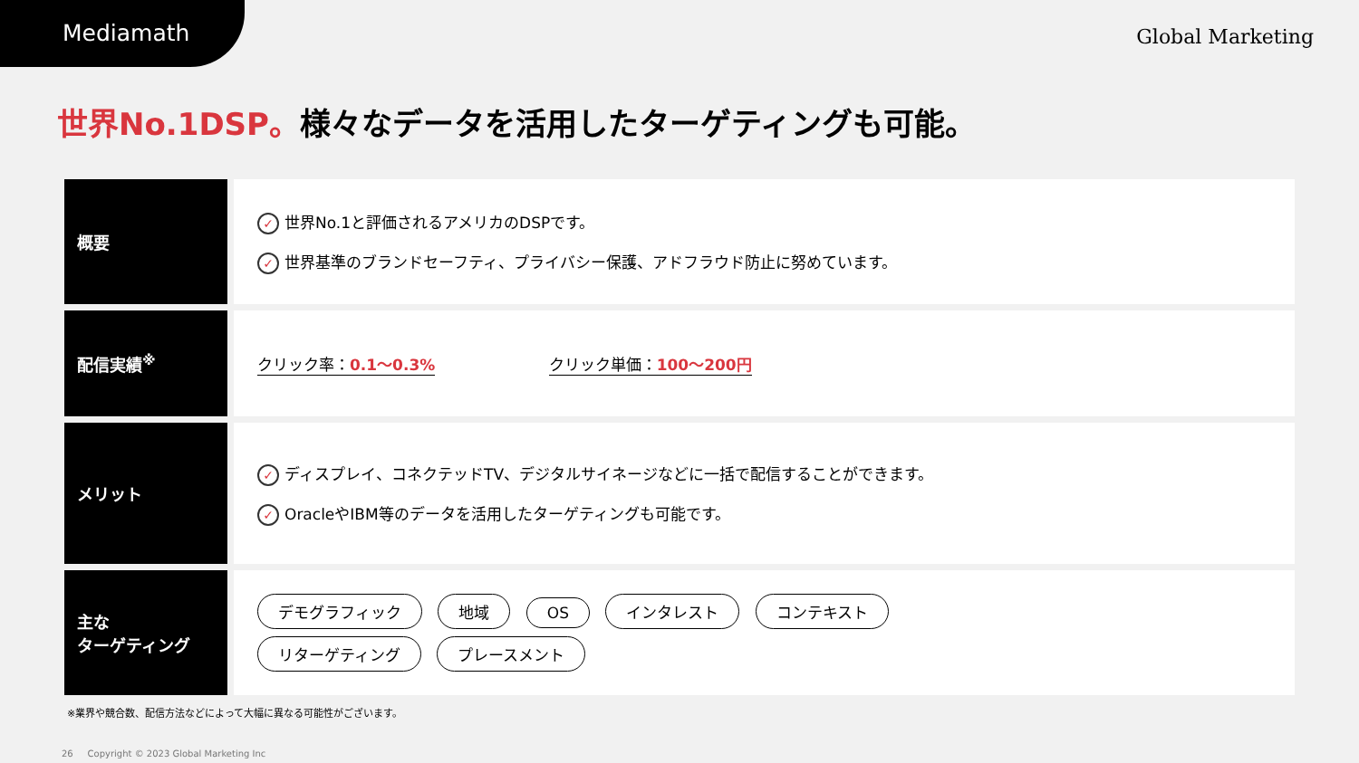Mediamath
Global Marketing
世界No.1DSP。様々なデータを活用したターゲティングも可能。
| 概要 | ✓ 世界No.1と評価されるアメリカのDSPです。 ✓ 世界基準のブランドセーフティ、プライバシー保護、アドフラウド防止に努めています。 |
| 配信実績<sup>※</sup> | クリック率： 0.1〜0.3% クリック単価： 100〜200円 |
| メリット | ✓ ディスプレイ、コネクテッドTV、デジタルサイネージなどに一括で配信することができます。 ✓ OracleやIBM等のデータを活用したターゲティングも可能です。 |
| 主な ターゲティング | デモグラフィック 地域 OS インタレスト コンテキスト リターゲティング プレースメント |
※業界や競合数、配信方法などによって大幅に異なる可能性がございます。
26 Copyright © 2023 Global Marketing Inc